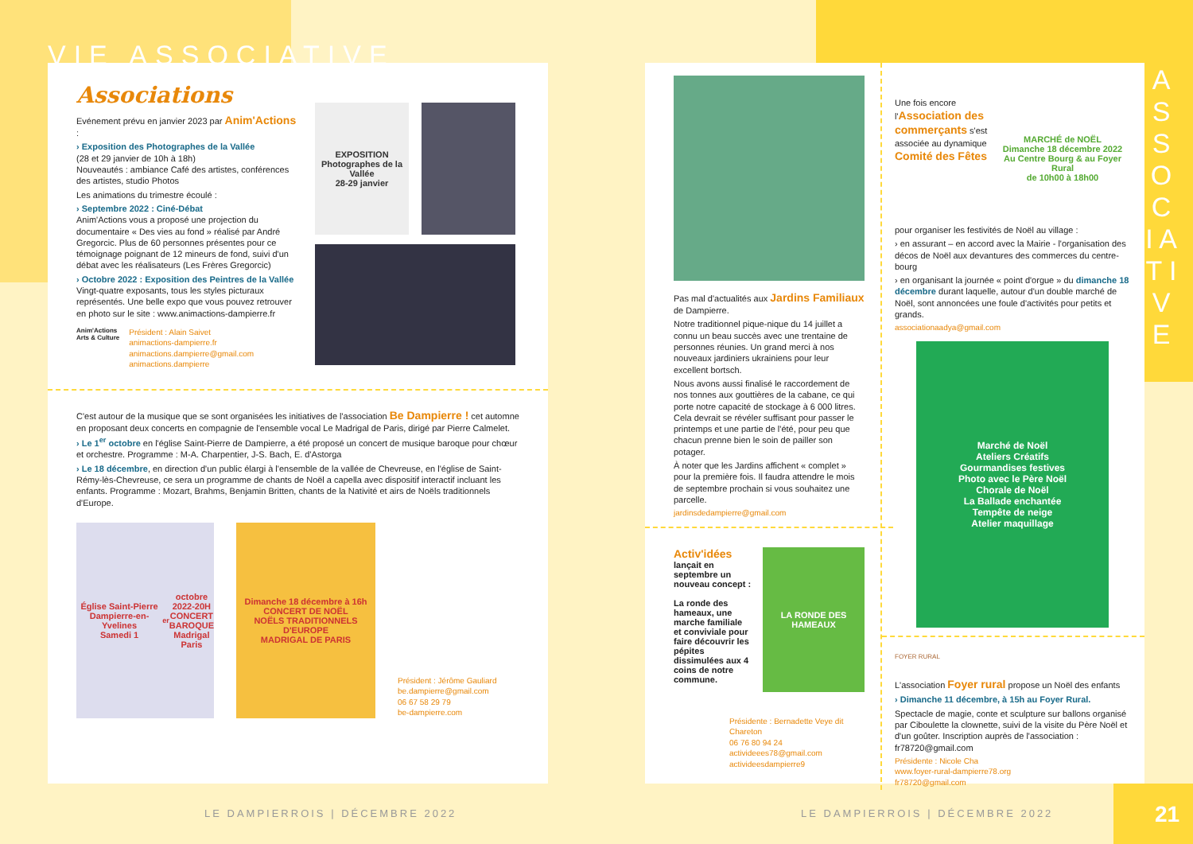VIE ASSOCIATIVE
Associations
Evénement prévu en janvier 2023 par Anim'Actions :
› Exposition des Photographes de la Vallée
(28 et 29 janvier de 10h à 18h)
Nouveautés : ambiance Café des artistes, conférences des artistes, studio Photos
Les animations du trimestre écoulé :
› Septembre 2022 : Ciné-Débat
Anim'Actions vous a proposé une projection du documentaire « Des vies au fond » réalisé par André Gregorcic. Plus de 60 personnes présentes pour ce témoignage poignant de 12 mineurs de fond, suivi d'un débat avec les réalisateurs (Les Frères Gregorcic)
› Octobre 2022 : Exposition des Peintres de la Vallée
Vingt-quatre exposants, tous les styles picturaux représentés. Une belle expo que vous pouvez retrouver en photo sur le site : www.animactions-dampierre.fr
Anim'Actions
Arts & Culture
Président : Alain Saivet
animactions-dampierre.fr
animactions.dampierre@gmail.com
animactions.dampierre
EXPOSITION
Photographes de la Vallée
28-29 janvier
C'est autour de la musique que se sont organisées les initiatives de l'association Be Dampierre ! cet automne en proposant deux concerts en compagnie de l'ensemble vocal Le Madrigal de Paris, dirigé par Pierre Calmelet.
› Le 1<sup>er</sup> octobre en l'église Saint-Pierre de Dampierre, a été proposé un concert de musique baroque pour chœur et orchestre. Programme : M-A. Charpentier, J-S. Bach, E. d'Astorga
› Le 18 décembre, en direction d'un public élargi à l'ensemble de la vallée de Chevreuse, en l'église de Saint-Rémy-lès-Chevreuse, ce sera un programme de chants de Noël a capella avec dispositif interactif incluant les enfants. Programme : Mozart, Brahms, Benjamin Britten, chants de la Nativité et airs de Noëls traditionnels d'Europe.
Église Saint-Pierre Dampierre-en-Yvelines
Samedi 1<sup>er</sup> octobre 2022-20H
CONCERT BAROQUE
Madrigal Paris
Dimanche 18 décembre à 16h
CONCERT DE NOËL
NOËLS TRADITIONNELS D'EUROPE
MADRIGAL DE PARIS
Président : Jérôme Gauliard
be.dampierre@gmail.com
06 67 58 29 79
be-dampierre.com
Pas mal d'actualités aux Jardins Familiaux de Dampierre.
Notre traditionnel pique-nique du 14 juillet a connu un beau succès avec une trentaine de personnes réunies. Un grand merci à nos nouveaux jardiniers ukrainiens pour leur excellent bortsch.
Nous avons aussi finalisé le raccordement de nos tonnes aux gouttières de la cabane, ce qui porte notre capacité de stockage à 6 000 litres. Cela devrait se révéler suffisant pour passer le printemps et une partie de l'été, pour peu que chacun prenne bien le soin de pailler son potager.
À noter que les Jardins affichent « complet » pour la première fois. Il faudra attendre le mois de septembre prochain si vous souhaitez une parcelle.
jardinsdedampierre@gmail.com
Activ'idées
lançait en septembre un nouveau concept :
La ronde des hameaux, une marche familiale et conviviale pour faire découvrir les pépites dissimulées aux 4 coins de notre commune.
LA RONDE DES HAMEAUX
Présidente : Bernadette Veye dit Chareton
06 76 80 94 24
activideees78@gmail.com
activideesdampierre9
Une fois encore l'Association des commerçants s'est associée au dynamique Comité des Fêtes
MARCHÉ de NOËL
Dimanche 18 décembre 2022
Au Centre Bourg & au Foyer Rural
de 10h00 à 18h00
pour organiser les festivités de Noël au village :
› en assurant – en accord avec la Mairie - l'organisation des décos de Noël aux devantures des commerces du centre-bourg
› en organisant la journée « point d'orgue » du dimanche 18 décembre durant laquelle, autour d'un double marché de Noël, sont annoncées une foule d'activités pour petits et grands.
associationaadya@gmail.com
Marché de Noël
Ateliers Créatifs
Gourmandises festives
Photo avec le Père Noël
Chorale de Noël
La Ballade enchantée
Tempête de neige
Atelier maquillage
FOYER RURAL
L'association Foyer rural propose un Noël des enfants
› Dimanche 11 décembre, à 15h au Foyer Rural.
Spectacle de magie, conte et sculpture sur ballons organisé par Ciboulette la clownette, suivi de la visite du Père Noël et d'un goûter. Inscription auprès de l'association : fr78720@gmail.com
Présidente : Nicole Cha
www.foyer-rural-dampierre78.org
fr78720@gmail.com
A S S O C I A T I V E
LE DAMPIERROIS | DÉCEMBRE 2022 LE DAMPIERROIS | DÉCEMBRE 2022 21